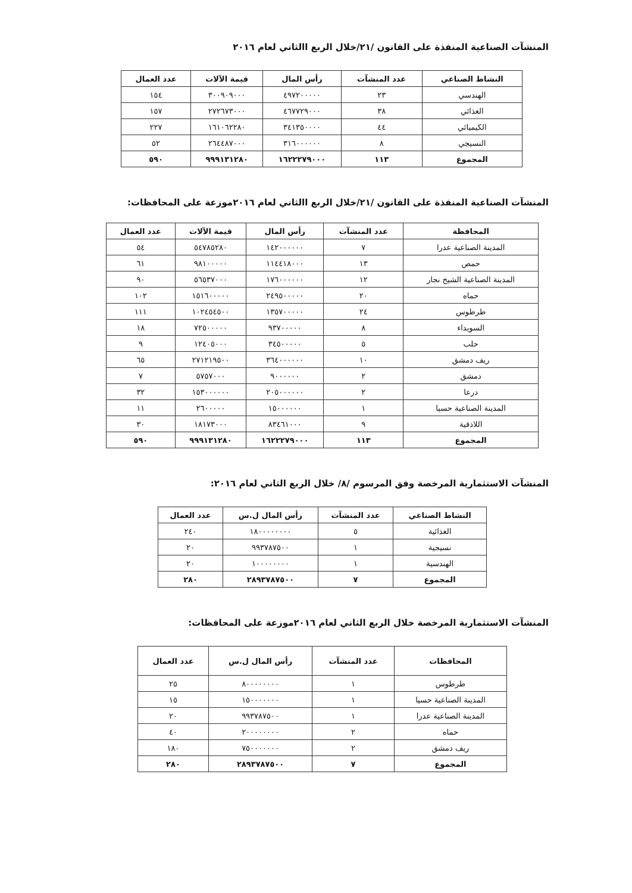المنشآت الصناعية المنفذة على القانون /٢١/خلال الربع االثاني لعام ٢٠١٦
| النشاط الصناعي | عدد المنشآت | رأس المال | قيمة الآلات | عدد العمال |
| --- | --- | --- | --- | --- |
| الهندسي | ٢٣ | ٤٩٧٢٠٠٠٠٠ | ٣٠٠٩٠٩٠٠٠ | ١٥٤ |
| الغذائي | ٣٨ | ٤٦٧٧٢٩٠٠٠ | ٢٧٢٦٧٣٠٠٠ | ١٥٧ |
| الكيميائي | ٤٤ | ٣٤١٣٥٠٠٠٠ | ١٦١٠٦٢٢٨٠ | ٢٢٧ |
| النسيجي | ٨ | ٣١٦٠٠٠٠٠٠ | ٢٦٤٤٨٧٠٠٠ | ٥٢ |
| المجموع | ١١٣ | ١٦٢٢٢٧٩٠٠٠ | ٩٩٩١٣١٢٨٠ | ٥٩٠ |
المنشآت الصناعية المنفذة على القانون /٢١/خلال الربع االثاني لعام ٢٠١٦موزعة على المحافظات:
| المحافظة | عدد المنشآت | رأس المال | قيمة الآلات | عدد العمال |
| --- | --- | --- | --- | --- |
| المدينة الصناعية عدرا | ٧ | ١٤٢٠٠٠٠٠٠ | ٥٤٧٨٥٢٨٠ | ٥٤ |
| حمص | ١٣ | ١١٤٤١٨٠٠٠ | ٩٨١٠٠٠٠٠ | ٦١ |
| المدينة الصناعية الشيخ نجار | ١٢ | ١٧٦٠٠٠٠٠٠ | ٥٦٥٣٧٠٠٠ | ٩٠ |
| حماه | ٢٠ | ٢٤٩٥٠٠٠٠٠ | ١٥١٦٠٠٠٠٠ | ١٠٢ |
| طرطوس | ٢٤ | ١٣٥٧٠٠٠٠٠ | ١٠٢٤٥٤٥٠٠ | ١١١ |
| السويداء | ٨ | ٩٣٧٠٠٠٠٠ | ٧٢٥٠٠٠٠٠ | ١٨ |
| حلب | ٥ | ٣٤٥٠٠٠٠٠ | ١٢٤٠٥٠٠٠ | ٩ |
| ريف دمشق | ١٠ | ٣٦٤٠٠٠٠٠٠ | ٢٧١٢١٩٥٠٠ | ٦٥ |
| دمشق | ٢ | ٩٠٠٠٠٠٠ | ٥٧٥٧٠٠٠ | ٧ |
| درعا | ٢ | ٢٠٥٠٠٠٠٠٠ | ١٥٣٠٠٠٠٠٠ | ٣٢ |
| المدينة الصناعية حسيا | ١ | ١٥٠٠٠٠٠٠ | ٢٦٠٠٠٠٠ | ١١ |
| اللاذقية | ٩ | ٨٣٤٦١٠٠٠ | ١٨١٧٣٠٠٠ | ٣٠ |
| المجموع | ١١٣ | ١٦٢٢٢٧٩٠٠٠ | ٩٩٩١٣١٢٨٠ | ٥٩٠ |
المنشآت الاستثمارية المرخصة وفق المرسوم /٨/ خلال الربع الثاني لعام ٢٠١٦:
| النشاط الصناعي | عدد المنشآت | رأس المال ل.س | عدد العمال |
| --- | --- | --- | --- |
| الغذائية | ٥ | ١٨٠٠٠٠٠٠٠٠ | ٢٤٠ |
| نسيجية | ١ | ٩٩٣٧٨٧٥٠٠ | ٢٠ |
| الهندسية | ١ | ١٠٠٠٠٠٠٠٠ | ٢٠ |
| المجموع | ٧ | ٢٨٩٣٧٨٧٥٠٠ | ٢٨٠ |
المنشآت الاستثمارية المرخصة خلال الربع الثاني لعام ٢٠١٦موزعة على المحافظات:
| المحافظات | عدد المنشآت | رأس المال ل.س | عدد العمال |
| --- | --- | --- | --- |
| طرطوس | ١ | ٨٠٠٠٠٠٠٠٠ | ٢٥ |
| المدينة الصناعية حسيا | ١ | ١٥٠٠٠٠٠٠٠ | ١٥ |
| المدينة الصناعية عدرا | ١ | ٩٩٣٧٨٧٥٠٠ | ٢٠ |
| حماه | ٢ | ٢٠٠٠٠٠٠٠٠ | ٤٠ |
| ريف دمشق | ٢ | ٧٥٠٠٠٠٠٠٠ | ١٨٠ |
| المجموع | ٧ | ٢٨٩٣٧٨٧٥٠٠ | ٢٨٠ |